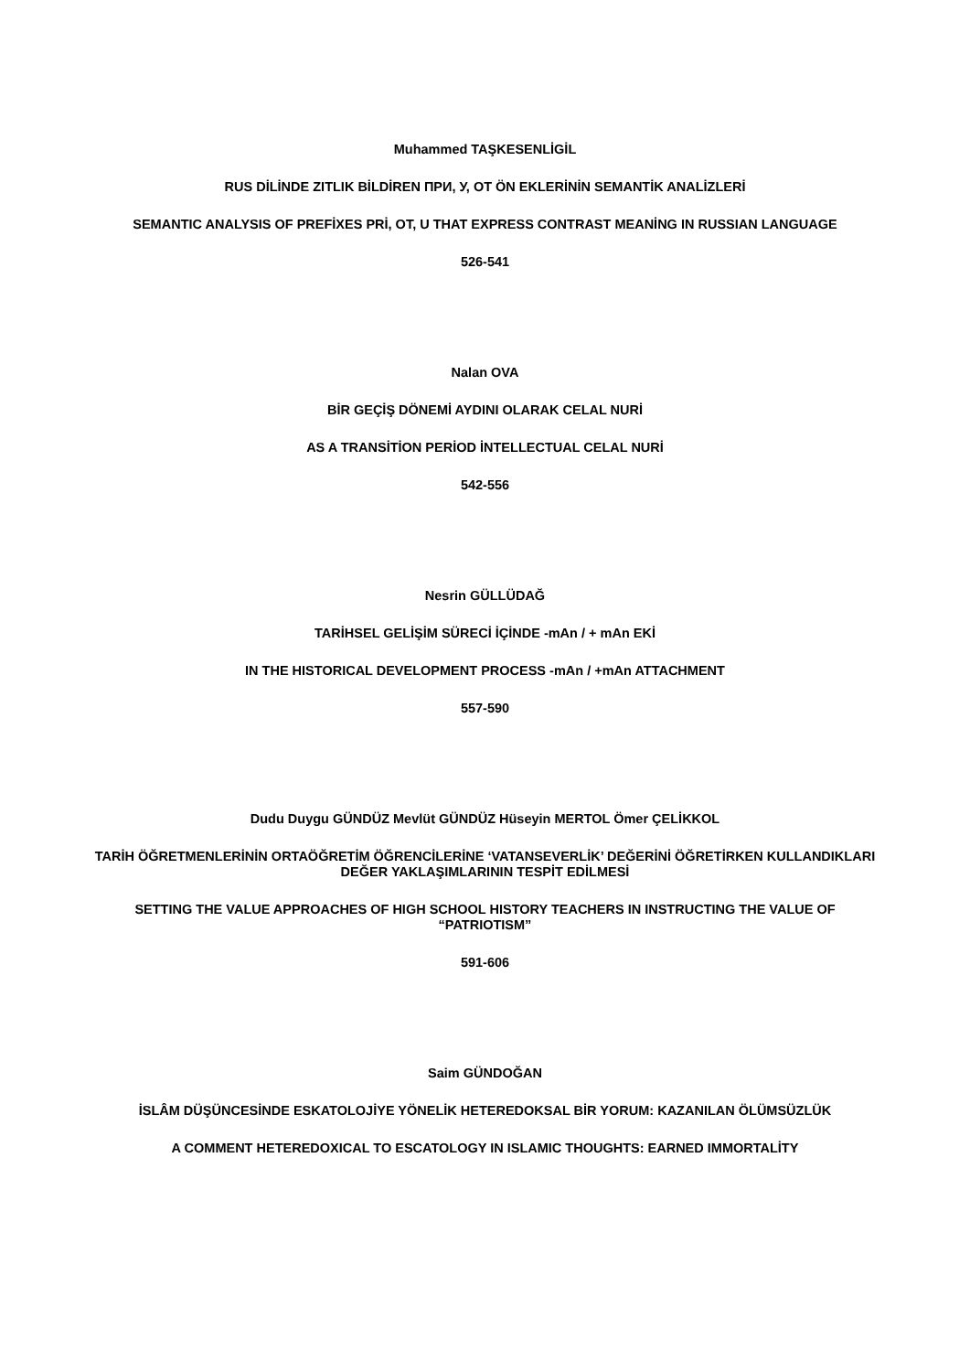Muhammed TAŞKESENLİGİL
RUS DİLİNDE ZITLIK BİLDİREN ПРИ, У, ОТ ÖN EKLERİNİN SEMANTİK ANALİZLERİ
SEMANTIC ANALYSIS OF PREFİXES PRİ, OT, U THAT EXPRESS CONTRAST MEANİNG IN RUSSIAN LANGUAGE
526-541
Nalan OVA
BİR GEÇİŞ DÖNEMİ AYDINI OLARAK CELAL NURİ
AS A TRANSİTİON PERİOD İNTELLECTUAL CELAL NURİ
542-556
Nesrin GÜLLÜDAĞ
TARİHSEL GELİŞİM SÜRECİ İÇİNDE -mAn / + mAn EKİ
IN THE HISTORICAL DEVELOPMENT PROCESS -mAn / +mAn ATTACHMENT
557-590
Dudu Duygu GÜNDÜZ Mevlüt GÜNDÜZ Hüseyin MERTOL Ömer ÇELİKKOL
TARİH ÖĞRETMENLERİNİN ORTAÖĞRETİM ÖĞRENCİLERİNE ‘VATANSEVERLİK’ DEĞERİNİ ÖĞRETİRKEN KULLANDIKLARI DEĞER YAKLAŞIMLARININ TESPİT EDİLMESİ
SETTING THE VALUE APPROACHES OF HIGH SCHOOL HISTORY TEACHERS IN INSTRUCTING THE VALUE OF “PATRIOTISM”
591-606
Saim GÜNDOĞAN
İSLÂM DÜŞÜNCESİNDE ESKATOLOJİYE YÖNELİK HETEREDOKSAL BİR YORUM: KAZANILAN ÖLÜMSÜZLÜK
A COMMENT HETEREDOXICAL TO ESCATOLOGY IN ISLAMIC THOUGHTS: EARNED IMMORTALİTY